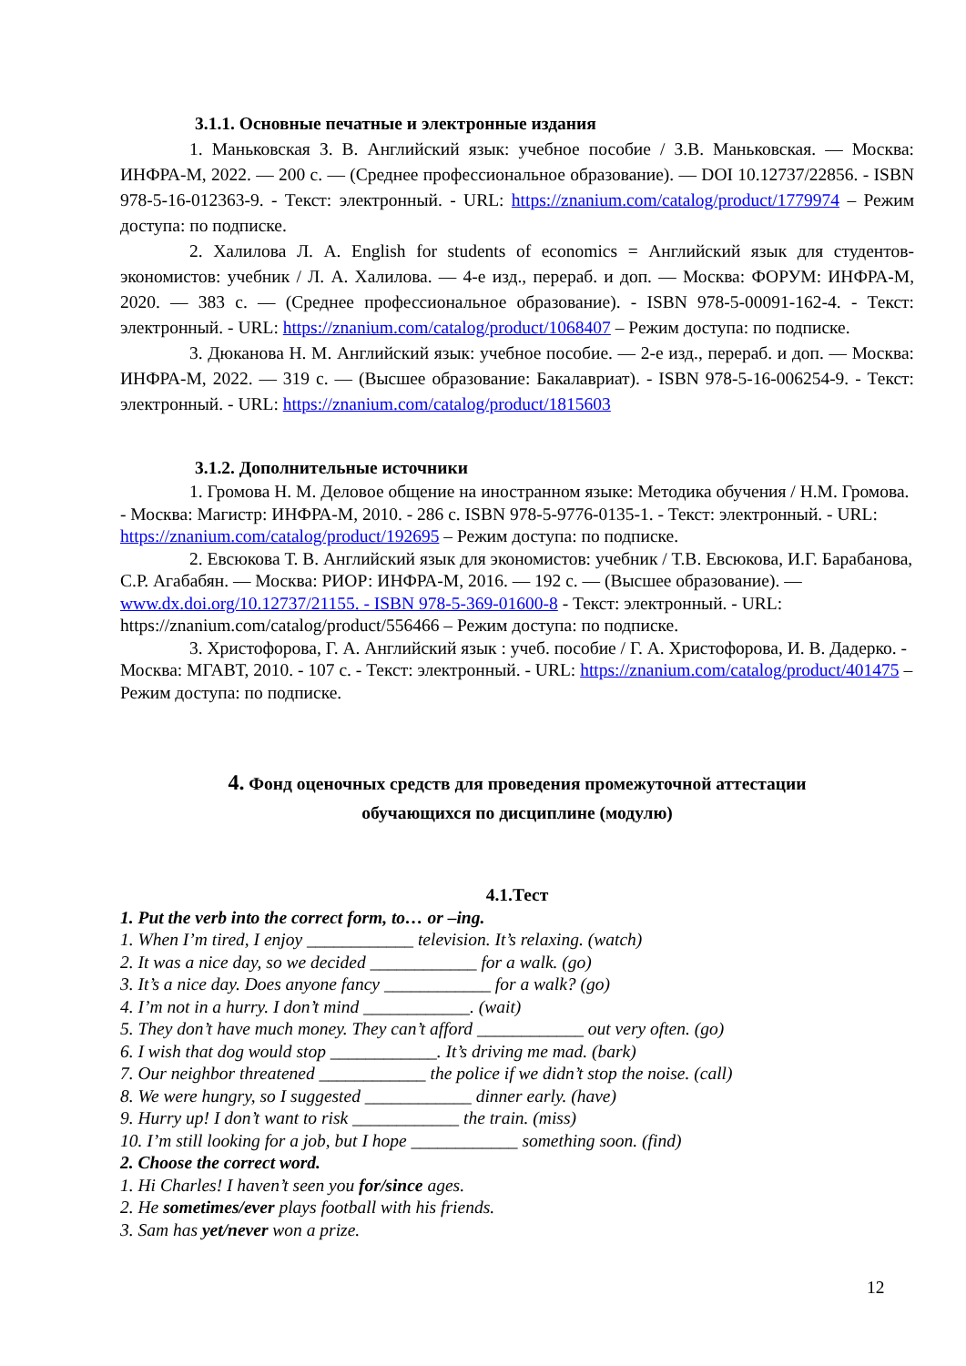3.1.1. Основные печатные и электронные издания
1. Маньковская З. В. Английский язык: учебное пособие / З.В. Маньковская. — Москва: ИНФРА-М, 2022. — 200 с. — (Среднее профессиональное образование). — DOI 10.12737/22856. - ISBN 978-5-16-012363-9. - Текст: электронный. - URL: https://znanium.com/catalog/product/1779974 – Режим доступа: по подписке.
2. Халилова Л. А. English for students of economics = Английский язык для студентов-экономистов: учебник / Л. А. Халилова. — 4-е изд., перераб. и доп. — Москва: ФОРУМ: ИНФРА-М, 2020. — 383 с. — (Среднее профессиональное образование). - ISBN 978-5-00091-162-4. - Текст: электронный. - URL: https://znanium.com/catalog/product/1068407 – Режим доступа: по подписке.
3. Дюканова Н. М. Английский язык: учебное пособие. — 2-е изд., перераб. и доп. — Москва: ИНФРА-М, 2022. — 319 с. — (Высшее образование: Бакалавриат). - ISBN 978-5-16-006254-9. - Текст: электронный. - URL: https://znanium.com/catalog/product/1815603
3.1.2. Дополнительные источники
1. Громова Н. М. Деловое общение на иностранном языке: Методика обучения / Н.М. Громова. - Москва: Магистр: ИНФРА-М, 2010. - 286 с. ISBN 978-5-9776-0135-1. - Текст: электронный. - URL: https://znanium.com/catalog/product/192695 – Режим доступа: по подписке.
2. Евсюкова Т. В. Английский язык для экономистов: учебник / Т.В. Евсюкова, И.Г. Барабанова, С.Р. Агабабян. — Москва: РИОР: ИНФРА-М, 2016. — 192 с. — (Высшее образование). — www.dx.doi.org/10.12737/21155. - ISBN 978-5-369-01600-8 - Текст: электронный. - URL: https://znanium.com/catalog/product/556466 – Режим доступа: по подписке.
3. Христофорова, Г. А. Английский язык : учеб. пособие / Г. А. Христофорова, И. В. Дадерко. - Москва: МГАВТ, 2010. - 107 с. - Текст: электронный. - URL: https://znanium.com/catalog/product/401475 – Режим доступа: по подписке.
4. Фонд оценочных средств для проведения промежуточной аттестации
обучающихся по дисциплине (модулю)
4.1.Тест
1. Put the verb into the correct form, to… or –ing.
1. When I’m tired, I enjoy ____________ television. It’s relaxing. (watch)
2. It was a nice day, so we decided ____________ for a walk. (go)
3. It’s a nice day. Does anyone fancy ____________ for a walk? (go)
4. I’m not in a hurry. I don’t mind ____________. (wait)
5. They don’t have much money. They can’t afford ____________ out very often. (go)
6. I wish that dog would stop ____________. It’s driving me mad. (bark)
7. Our neighbor threatened ____________ the police if we didn’t stop the noise. (call)
8. We were hungry, so I suggested ____________ dinner early. (have)
9. Hurry up! I don’t want to risk ____________ the train. (miss)
10. I’m still looking for a job, but I hope ____________ something soon. (find)
2. Choose the correct word.
1. Hi Charles! I haven’t seen you for/since ages.
2. He sometimes/ever plays football with his friends.
3. Sam has yet/never won a prize.
12